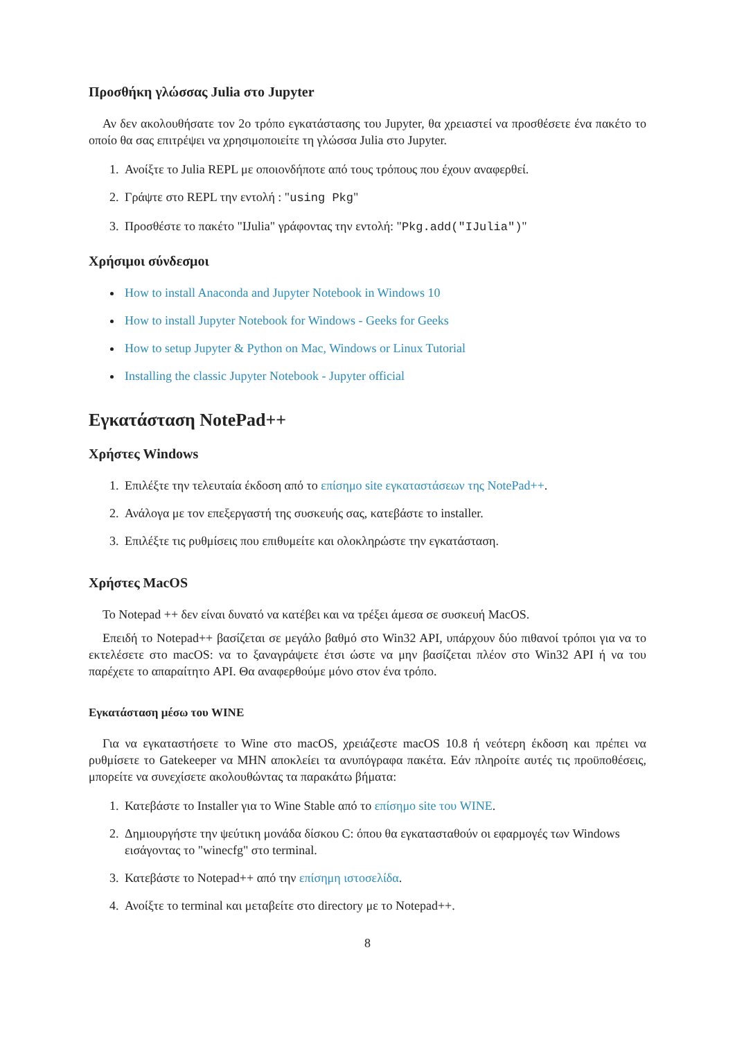Προσθήκη γλώσσας Julia στο Jupyter
Αν δεν ακολουθήσατε τον 2ο τρόπο εγκατάστασης του Jupyter, θα χρειαστεί να προσθέσετε ένα πακέτο το οποίο θα σας επιτρέψει να χρησιμοποιείτε τη γλώσσα Julia στο Jupyter.
1. Ανοίξτε το Julia REPL με οποιονδήποτε από τους τρόπους που έχουν αναφερθεί.
2. Γράψτε στο REPL την εντολή : "using Pkg"
3. Προσθέστε το πακέτο "IJulia" γράφοντας την εντολή: "Pkg.add("IJulia")"
Χρήσιμοι σύνδεσμοι
How to install Anaconda and Jupyter Notebook in Windows 10
How to install Jupyter Notebook for Windows - Geeks for Geeks
How to setup Jupyter & Python on Mac, Windows or Linux Tutorial
Installing the classic Jupyter Notebook - Jupyter official
Εγκατάσταση NotePad++
Χρήστες Windows
1. Επιλέξτε την τελευταία έκδοση από το επίσημο site εγκαταστάσεων της NotePad++.
2. Ανάλογα με τον επεξεργαστή της συσκευής σας, κατεβάστε το installer.
3. Επιλέξτε τις ρυθμίσεις που επιθυμείτε και ολοκληρώστε την εγκατάσταση.
Χρήστες MacOS
Το Notepad ++ δεν είναι δυνατό να κατέβει και να τρέξει άμεσα σε συσκευή MacOS.
Επειδή το Notepad++ βασίζεται σε μεγάλο βαθμό στο Win32 API, υπάρχουν δύο πιθανοί τρόποι για να το εκτελέσετε στο macOS: να το ξαναγράψετε έτσι ώστε να μην βασίζεται πλέον στο Win32 API ή να του παρέχετε το απαραίτητο API. Θα αναφερθούμε μόνο στον ένα τρόπο.
Εγκατάσταση μέσω του WINE
Για να εγκαταστήσετε το Wine στο macOS, χρειάζεστε macOS 10.8 ή νεότερη έκδοση και πρέπει να ρυθμίσετε το Gatekeeper να ΜΗΝ αποκλείει τα ανυπόγραφα πακέτα. Εάν πληροίτε αυτές τις προϋποθέσεις, μπορείτε να συνεχίσετε ακολουθώντας τα παρακάτω βήματα:
1. Κατεβάστε το Installer για το Wine Stable από το επίσημο site του WINE.
2. Δημιουργήστε την ψεύτικη μονάδα δίσκου C: όπου θα εγκατασταθούν οι εφαρμογές των Windows εισάγοντας το "winecfg" στο terminal.
3. Κατεβάστε το Notepad++ από την επίσημη ιστοσελίδα.
4. Ανοίξτε το terminal και μεταβείτε στο directory με το Notepad++.
8